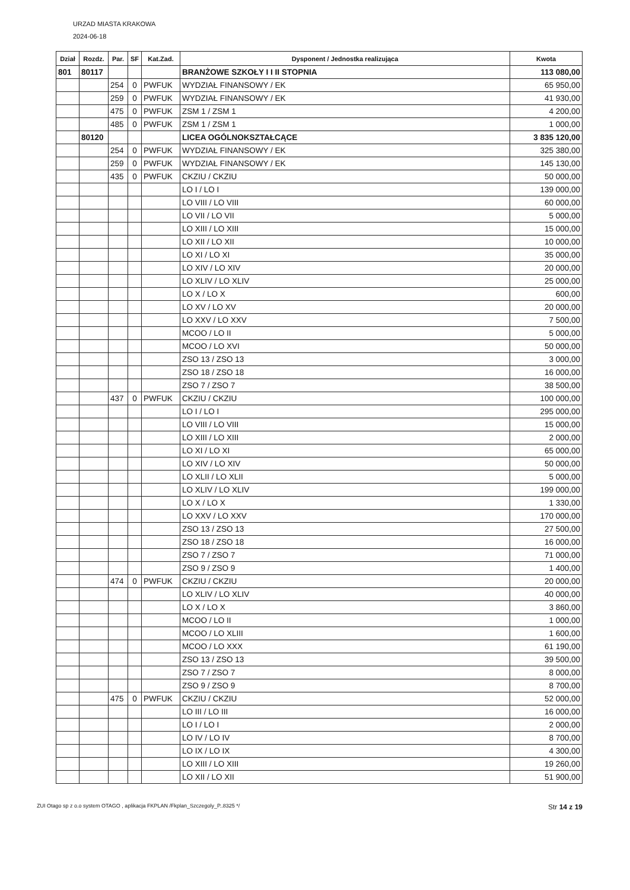URZAD MIASTA KRAKOWA
2024-06-18
| Dział | Rozdz. | Par. | SF | Kat.Zad. | Dysponent / Jednostka realizująca | Kwota |
| --- | --- | --- | --- | --- | --- | --- |
| 801 | 80117 | | | | BRANŻOWE SZKOŁY I I II STOPNIA | 113 080,00 |
| | | 254 | 0 | PWFUK | WYDZIAŁ FINANSOWY / EK | 65 950,00 |
| | | 259 | 0 | PWFUK | WYDZIAŁ FINANSOWY / EK | 41 930,00 |
| | | 475 | 0 | PWFUK | ZSM 1 / ZSM 1 | 4 200,00 |
| | | 485 | 0 | PWFUK | ZSM 1 / ZSM 1 | 1 000,00 |
| | 80120 | | | | LICEA OGÓLNOKSZTAŁCĄCE | 3 835 120,00 |
| | | 254 | 0 | PWFUK | WYDZIAŁ FINANSOWY / EK | 325 380,00 |
| | | 259 | 0 | PWFUK | WYDZIAŁ FINANSOWY / EK | 145 130,00 |
| | | 435 | 0 | PWFUK | CKZIU / CKZIU | 50 000,00 |
| | | | | | LO I / LO I | 139 000,00 |
| | | | | | LO VIII / LO VIII | 60 000,00 |
| | | | | | LO VII / LO VII | 5 000,00 |
| | | | | | LO XIII / LO XIII | 15 000,00 |
| | | | | | LO XII / LO XII | 10 000,00 |
| | | | | | LO XI / LO XI | 35 000,00 |
| | | | | | LO XIV / LO XIV | 20 000,00 |
| | | | | | LO XLIV / LO XLIV | 25 000,00 |
| | | | | | LO X / LO X | 600,00 |
| | | | | | LO XV / LO XV | 20 000,00 |
| | | | | | LO XXV / LO XXV | 7 500,00 |
| | | | | | MCOO / LO II | 5 000,00 |
| | | | | | MCOO / LO XVI | 50 000,00 |
| | | | | | ZSO 13 / ZSO 13 | 3 000,00 |
| | | | | | ZSO 18 / ZSO 18 | 16 000,00 |
| | | | | | ZSO 7 / ZSO 7 | 38 500,00 |
| | | 437 | 0 | PWFUK | CKZIU / CKZIU | 100 000,00 |
| | | | | | LO I / LO I | 295 000,00 |
| | | | | | LO VIII / LO VIII | 15 000,00 |
| | | | | | LO XIII / LO XIII | 2 000,00 |
| | | | | | LO XI / LO XI | 65 000,00 |
| | | | | | LO XIV / LO XIV | 50 000,00 |
| | | | | | LO XLII / LO XLII | 5 000,00 |
| | | | | | LO XLIV / LO XLIV | 199 000,00 |
| | | | | | LO X / LO X | 1 330,00 |
| | | | | | LO XXV / LO XXV | 170 000,00 |
| | | | | | ZSO 13 / ZSO 13 | 27 500,00 |
| | | | | | ZSO 18 / ZSO 18 | 16 000,00 |
| | | | | | ZSO 7 / ZSO 7 | 71 000,00 |
| | | | | | ZSO 9 / ZSO 9 | 1 400,00 |
| | | 474 | 0 | PWFUK | CKZIU / CKZIU | 20 000,00 |
| | | | | | LO XLIV / LO XLIV | 40 000,00 |
| | | | | | LO X / LO X | 3 860,00 |
| | | | | | MCOO / LO II | 1 000,00 |
| | | | | | MCOO / LO XLIII | 1 600,00 |
| | | | | | MCOO / LO XXX | 61 190,00 |
| | | | | | ZSO 13 / ZSO 13 | 39 500,00 |
| | | | | | ZSO 7 / ZSO 7 | 8 000,00 |
| | | | | | ZSO 9 / ZSO 9 | 8 700,00 |
| | | 475 | 0 | PWFUK | CKZIU / CKZIU | 52 000,00 |
| | | | | | LO III / LO III | 16 000,00 |
| | | | | | LO I / LO I | 2 000,00 |
| | | | | | LO IV / LO IV | 8 700,00 |
| | | | | | LO IX / LO IX | 4 300,00 |
| | | | | | LO XIII / LO XIII | 19 260,00 |
| | | | | | LO XII / LO XII | 51 900,00 |
ZUI Otago sp z o.o system OTAGO , aplikacja FKPLAN /Fkplan_Szczegoly_P..8325 */ Str 14 z 19